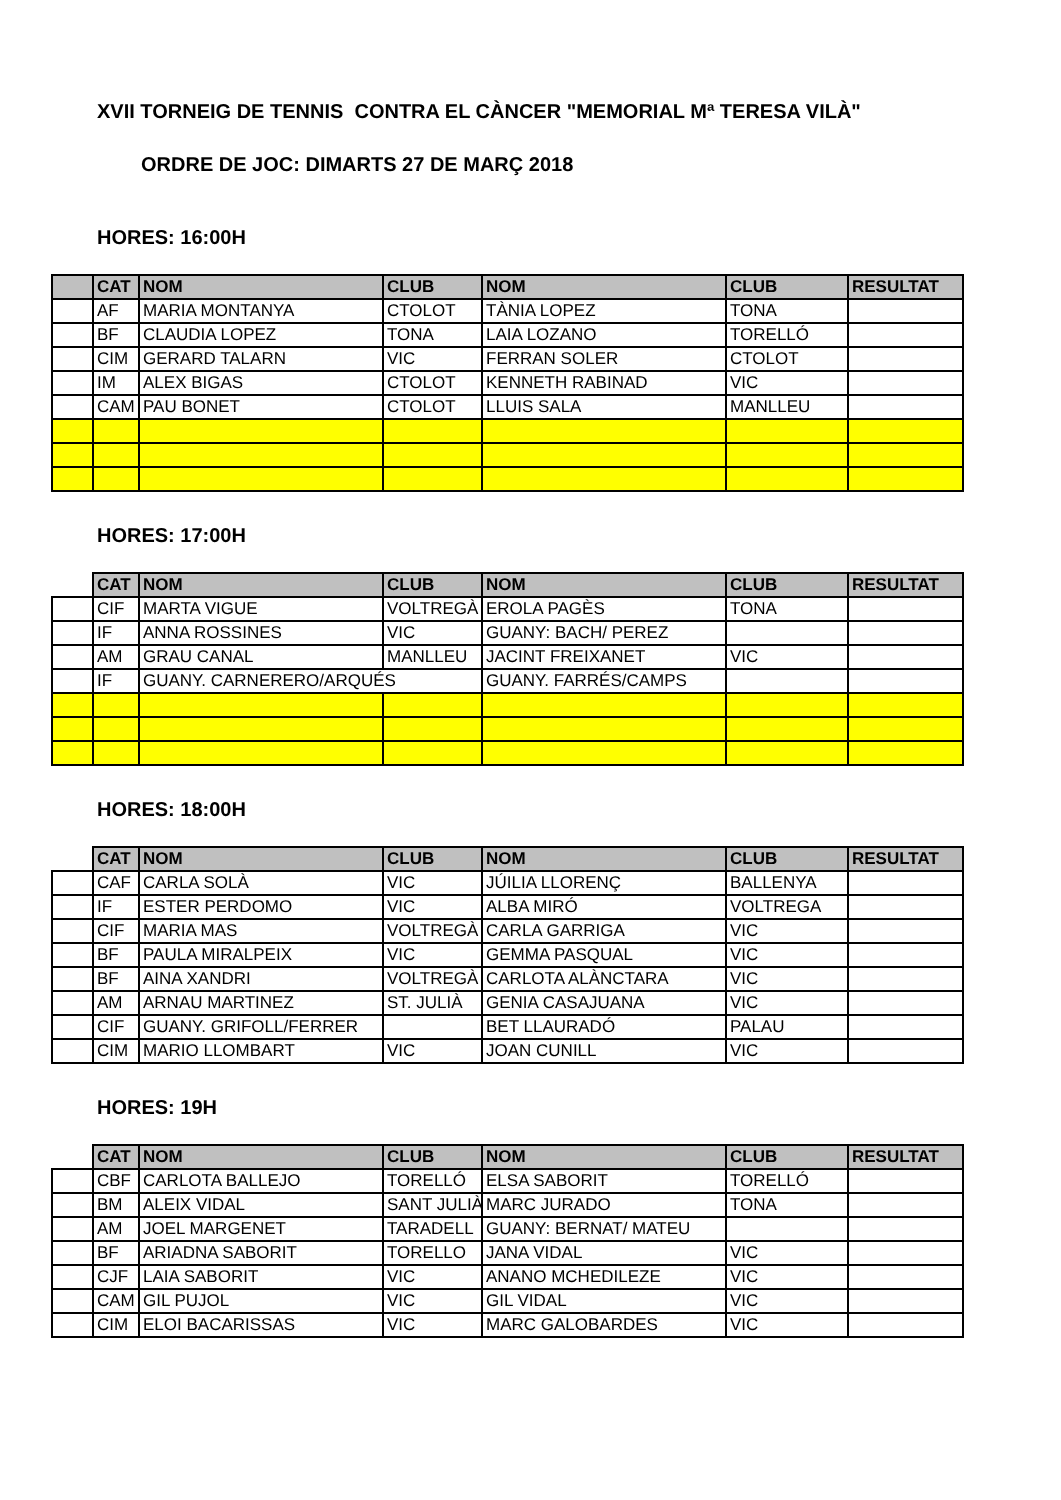XVII TORNEIG DE TENNIS CONTRA EL CÀNCER "MEMORIAL Mª TERESA VILÀ"
ORDRE DE JOC: DIMARTS 27 DE MARÇ 2018
HORES: 16:00H
| | CAT | NOM | CLUB | NOM | CLUB | RESULTAT |
| --- | --- | --- | --- | --- | --- | --- |
| | AF | MARIA MONTANYA | CTOLOT | TÀNIA LOPEZ | TONA | |
| | BF | CLAUDIA LOPEZ | TONA | LAIA LOZANO | TORELLÓ | |
| | CIM | GERARD TALARN | VIC | FERRAN SOLER | CTOLOT | |
| | IM | ALEX BIGAS | CTOLOT | KENNETH RABINAD | VIC | |
| | CAM | PAU BONET | CTOLOT | LLUIS SALA | MANLLEU | |
HORES: 17:00H
| | CAT | NOM | CLUB | NOM | CLUB | RESULTAT |
| --- | --- | --- | --- | --- | --- | --- |
| | CIF | MARTA VIGUE | VOLTREGÀ | EROLA PAGÈS | TONA | |
| | IF | ANNA ROSSINES | VIC | GUANY: BACH/ PEREZ | | |
| | AM | GRAU CANAL | MANLLEU | JACINT FREIXANET | VIC | |
| | IF | GUANY. CARNERERO/ARQUÉS | | GUANY. FARRÉS/CAMPS | | |
HORES: 18:00H
| | CAT | NOM | CLUB | NOM | CLUB | RESULTAT |
| --- | --- | --- | --- | --- | --- | --- |
| | CAF | CARLA SOLÀ | VIC | JÚILIA LLORENÇ | BALLENYA | |
| | IF | ESTER PERDOMO | VIC | ALBA MIRÓ | VOLTREGA | |
| | CIF | MARIA MAS | VOLTREGÀ | CARLA GARRIGA | VIC | |
| | BF | PAULA MIRALPEIX | VIC | GEMMA PASQUAL | VIC | |
| | BF | AINA XANDRI | VOLTREGÀ | CARLOTA ALÀNCTARA | VIC | |
| | AM | ARNAU MARTINEZ | ST. JULIÀ | GENIA CASAJUANA | VIC | |
| | CIF | GUANY. GRIFOLL/FERRER | | BET LLAURADÓ | PALAU | |
| | CIM | MARIO LLOMBART | VIC | JOAN CUNILL | VIC | |
HORES: 19H
| | CAT | NOM | CLUB | NOM | CLUB | RESULTAT |
| --- | --- | --- | --- | --- | --- | --- |
| | CBF | CARLOTA BALLEJO | TORELLÓ | ELSA SABORIT | TORELLÓ | |
| | BM | ALEIX VIDAL | SANT JULIÀ | MARC JURADO | TONA | |
| | AM | JOEL MARGENET | TARADELL | GUANY: BERNAT/ MATEU | | |
| | BF | ARIADNA SABORIT | TORELLO | JANA VIDAL | VIC | |
| | CJF | LAIA SABORIT | VIC | ANANO MCHEDILEZE | VIC | |
| | CAM | GIL PUJOL | VIC | GIL VIDAL | VIC | |
| | CIM | ELOI BACARISSAS | VIC | MARC GALOBARDES | VIC | |